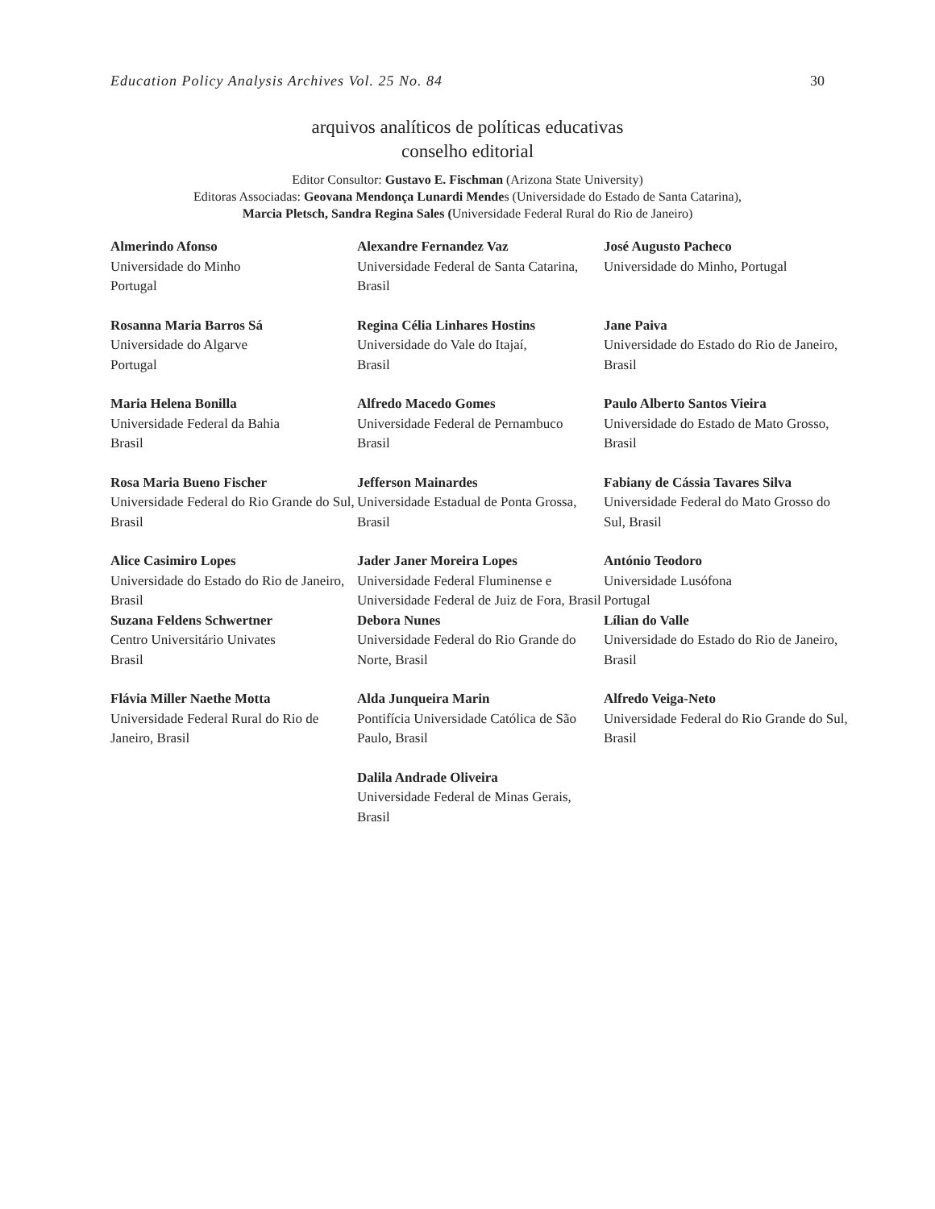Education Policy Analysis Archives Vol. 25 No. 84 30
arquivos analíticos de políticas educativas
conselho editorial
Editor Consultor: Gustavo E. Fischman (Arizona State University)
Editoras Associadas: Geovana Mendonça Lunardi Mendes (Universidade do Estado de Santa Catarina),
Marcia Pletsch, Sandra Regina Sales (Universidade Federal Rural do Rio de Janeiro)
| Almerindo Afonso Universidade do Minho Portugal | Alexandre Fernandez Vaz Universidade Federal de Santa Catarina, Brasil | José Augusto Pacheco Universidade do Minho, Portugal |
| Rosanna Maria Barros Sá Universidade do Algarve Portugal | Regina Célia Linhares Hostins Universidade do Vale do Itajaí, Brasil | Jane Paiva Universidade do Estado do Rio de Janeiro, Brasil |
| Maria Helena Bonilla Universidade Federal da Bahia Brasil | Alfredo Macedo Gomes Universidade Federal de Pernambuco Brasil | Paulo Alberto Santos Vieira Universidade do Estado de Mato Grosso, Brasil |
| Rosa Maria Bueno Fischer Universidade Federal do Rio Grande do Sul, Brasil | Jefferson Mainardes Universidade Estadual de Ponta Grossa, Brasil | Fabiany de Cássia Tavares Silva Universidade Federal do Mato Grosso do Sul, Brasil |
| Alice Casimiro Lopes Universidade do Estado do Rio de Janeiro, Brasil | Jader Janer Moreira Lopes Universidade Federal Fluminense e Universidade Federal de Juiz de Fora, Brasil | António Teodoro Universidade Lusófona Portugal |
| Suzana Feldens Schwertner Centro Universitário Univates Brasil | Debora Nunes Universidade Federal do Rio Grande do Norte, Brasil | Lílian do Valle Universidade do Estado do Rio de Janeiro, Brasil |
| Flávia Miller Naethe Motta Universidade Federal Rural do Rio de Janeiro, Brasil | Alda Junqueira Marin Pontifícia Universidade Católica de São Paulo, Brasil | Alfredo Veiga-Neto Universidade Federal do Rio Grande do Sul, Brasil |
| | Dalila Andrade Oliveira Universidade Federal de Minas Gerais, Brasil | |